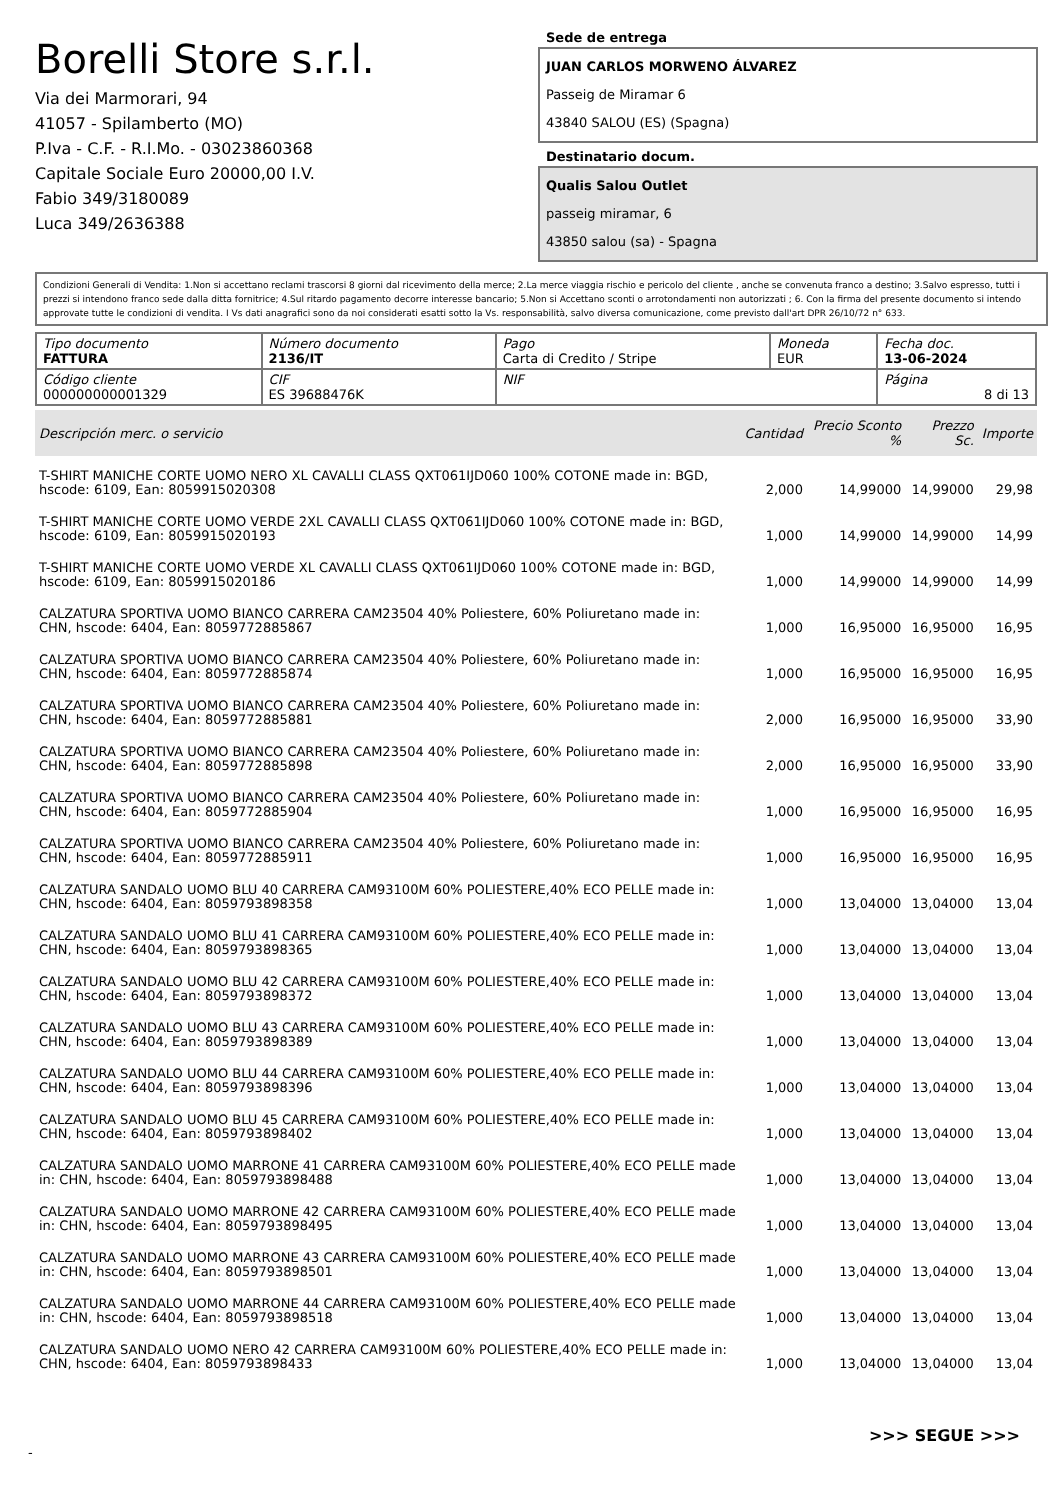Borelli Store s.r.l.
Via dei Marmorari, 94
41057 - Spilamberto (MO)
P.Iva - C.F. - R.I.Mo. - 03023860368
Capitale Sociale Euro 20000,00 I.V.
Fabio 349/3180089
Luca 349/2636388
Sede de entrega
JUAN CARLOS MORWENO ÁLVAREZ
Passeig de Miramar 6
43840 SALOU (ES) (Spagna)
Destinatario docum.
Qualis Salou Outlet
passeig miramar, 6
43850 salou (sa) - Spagna
Condizioni Generali di Vendita: 1.Non si accettano reclami trascorsi 8 giorni dal ricevimento della merce; 2.La merce viaggia rischio e pericolo del cliente , anche se convenuta franco a destino; 3.Salvo espresso, tutti i prezzi si intendono franco sede dalla ditta fornitrice; 4.Sul ritardo pagamento decorre interesse bancario; 5.Non si Accettano sconti o arrotondamenti non autorizzati ; 6. Con la firma del presente documento si intendo approvate tutte le condizioni di vendita. I Vs dati anagrafici sono da noi considerati esatti sotto la Vs. responsabilità, salvo diversa comunicazione, come previsto dall'art DPR 26/10/72 n° 633.
| Tipo documento FATTURA | Número documento 2136/IT | Pago Carta di Credito / Stripe | Moneda EUR | Fecha doc. 13-06-2024 |
| Código cliente 000000000001329 | CIF ES 39688476K | NIF | | Página 8 di 13 |
| Descripción merc. o servicio | Cantidad | Precio Sconto % | Prezzo Sc. | Importe |
| --- | --- | --- | --- | --- |
| T-SHIRT MANICHE CORTE UOMO NERO XL CAVALLI CLASS QXT061IJD060 100% COTONE made in: BGD, hscode: 6109, Ean: 8059915020308 | 2,000 | 14,99000 | 14,99000 | 29,98 |
| T-SHIRT MANICHE CORTE UOMO VERDE 2XL CAVALLI CLASS QXT061IJD060 100% COTONE made in: BGD, hscode: 6109, Ean: 8059915020193 | 1,000 | 14,99000 | 14,99000 | 14,99 |
| T-SHIRT MANICHE CORTE UOMO VERDE XL CAVALLI CLASS QXT061IJD060 100% COTONE made in: BGD, hscode: 6109, Ean: 8059915020186 | 1,000 | 14,99000 | 14,99000 | 14,99 |
| CALZATURA SPORTIVA UOMO BIANCO CARRERA CAM23504 40% Poliestere, 60% Poliuretano made in: CHN, hscode: 6404, Ean: 8059772885867 | 1,000 | 16,95000 | 16,95000 | 16,95 |
| CALZATURA SPORTIVA UOMO BIANCO CARRERA CAM23504 40% Poliestere, 60% Poliuretano made in: CHN, hscode: 6404, Ean: 8059772885874 | 1,000 | 16,95000 | 16,95000 | 16,95 |
| CALZATURA SPORTIVA UOMO BIANCO CARRERA CAM23504 40% Poliestere, 60% Poliuretano made in: CHN, hscode: 6404, Ean: 8059772885881 | 2,000 | 16,95000 | 16,95000 | 33,90 |
| CALZATURA SPORTIVA UOMO BIANCO CARRERA CAM23504 40% Poliestere, 60% Poliuretano made in: CHN, hscode: 6404, Ean: 8059772885898 | 2,000 | 16,95000 | 16,95000 | 33,90 |
| CALZATURA SPORTIVA UOMO BIANCO CARRERA CAM23504 40% Poliestere, 60% Poliuretano made in: CHN, hscode: 6404, Ean: 8059772885904 | 1,000 | 16,95000 | 16,95000 | 16,95 |
| CALZATURA SPORTIVA UOMO BIANCO CARRERA CAM23504 40% Poliestere, 60% Poliuretano made in: CHN, hscode: 6404, Ean: 8059772885911 | 1,000 | 16,95000 | 16,95000 | 16,95 |
| CALZATURA SANDALO UOMO BLU 40 CARRERA CAM93100M 60% POLIESTERE,40% ECO PELLE made in: CHN, hscode: 6404, Ean: 8059793898358 | 1,000 | 13,04000 | 13,04000 | 13,04 |
| CALZATURA SANDALO UOMO BLU 41 CARRERA CAM93100M 60% POLIESTERE,40% ECO PELLE made in: CHN, hscode: 6404, Ean: 8059793898365 | 1,000 | 13,04000 | 13,04000 | 13,04 |
| CALZATURA SANDALO UOMO BLU 42 CARRERA CAM93100M 60% POLIESTERE,40% ECO PELLE made in: CHN, hscode: 6404, Ean: 8059793898372 | 1,000 | 13,04000 | 13,04000 | 13,04 |
| CALZATURA SANDALO UOMO BLU 43 CARRERA CAM93100M 60% POLIESTERE,40% ECO PELLE made in: CHN, hscode: 6404, Ean: 8059793898389 | 1,000 | 13,04000 | 13,04000 | 13,04 |
| CALZATURA SANDALO UOMO BLU 44 CARRERA CAM93100M 60% POLIESTERE,40% ECO PELLE made in: CHN, hscode: 6404, Ean: 8059793898396 | 1,000 | 13,04000 | 13,04000 | 13,04 |
| CALZATURA SANDALO UOMO BLU 45 CARRERA CAM93100M 60% POLIESTERE,40% ECO PELLE made in: CHN, hscode: 6404, Ean: 8059793898402 | 1,000 | 13,04000 | 13,04000 | 13,04 |
| CALZATURA SANDALO UOMO MARRONE 41 CARRERA CAM93100M 60% POLIESTERE,40% ECO PELLE made in: CHN, hscode: 6404, Ean: 8059793898488 | 1,000 | 13,04000 | 13,04000 | 13,04 |
| CALZATURA SANDALO UOMO MARRONE 42 CARRERA CAM93100M 60% POLIESTERE,40% ECO PELLE made in: CHN, hscode: 6404, Ean: 8059793898495 | 1,000 | 13,04000 | 13,04000 | 13,04 |
| CALZATURA SANDALO UOMO MARRONE 43 CARRERA CAM93100M 60% POLIESTERE,40% ECO PELLE made in: CHN, hscode: 6404, Ean: 8059793898501 | 1,000 | 13,04000 | 13,04000 | 13,04 |
| CALZATURA SANDALO UOMO MARRONE 44 CARRERA CAM93100M 60% POLIESTERE,40% ECO PELLE made in: CHN, hscode: 6404, Ean: 8059793898518 | 1,000 | 13,04000 | 13,04000 | 13,04 |
| CALZATURA SANDALO UOMO NERO 42 CARRERA CAM93100M 60% POLIESTERE,40% ECO PELLE made in: CHN, hscode: 6404, Ean: 8059793898433 | 1,000 | 13,04000 | 13,04000 | 13,04 |
>>> SEGUE >>>
-